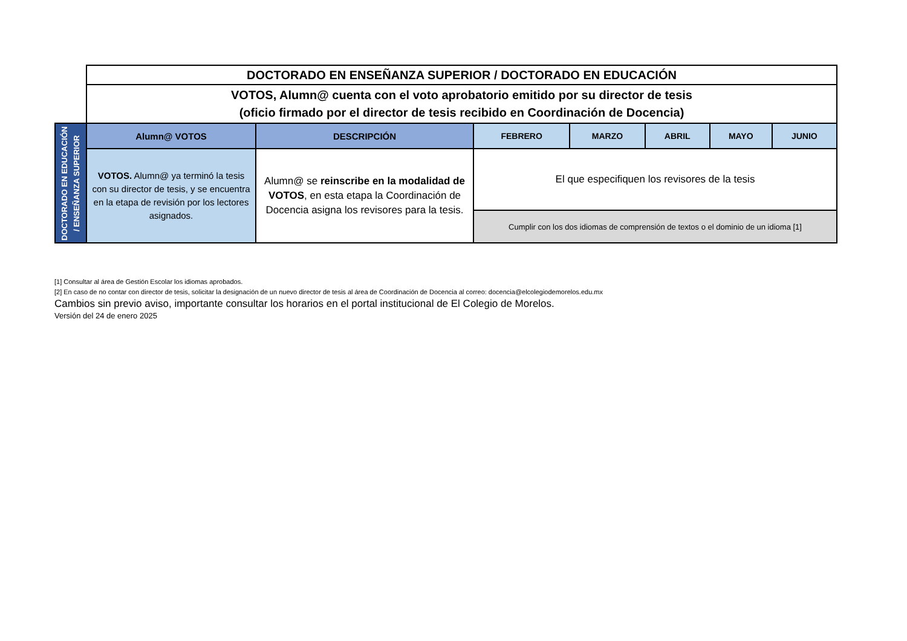| | DOCTORADO EN ENSEÑANZA SUPERIOR / DOCTORADO EN EDUCACIÓN | | | | | | |
| | VOTOS, Alumn@ cuenta con el voto aprobatorio emitido por su director de tesis (oficio firmado por el director de tesis recibido en Coordinación de Docencia) | | | | | | |
| DOCTORADO EN EDUCACIÓN / ENSEÑANZA SUPERIOR | Alumn@ VOTOS | DESCRIPCIÓN | FEBRERO | MARZO | ABRIL | MAYO | JUNIO |
| | VOTOS. Alumn@ ya terminó la tesis con su director de tesis, y se encuentra en la etapa de revisión por los lectores asignados. | Alumn@ se reinscribe en la modalidad de VOTOS , en esta etapa la Coordinación de Docencia asigna los revisores para la tesis. | El que especifiquen los revisores de la tesis | | | | |
| | | | Cumplir con los dos idiomas de comprensión de textos o el dominio de un idioma [1] | | | | |
[1] Consultar al área de Gestión Escolar los idiomas aprobados.
[2] En caso de no contar con director de tesis, solicitar la designación de un nuevo director de tesis al área de Coordinación de Docencia al correo: docencia@elcolegiodemorelos.edu.mx
Cambios sin previo aviso, importante consultar los horarios en el portal institucional de El Colegio de Morelos.
Versión del 24 de enero 2025